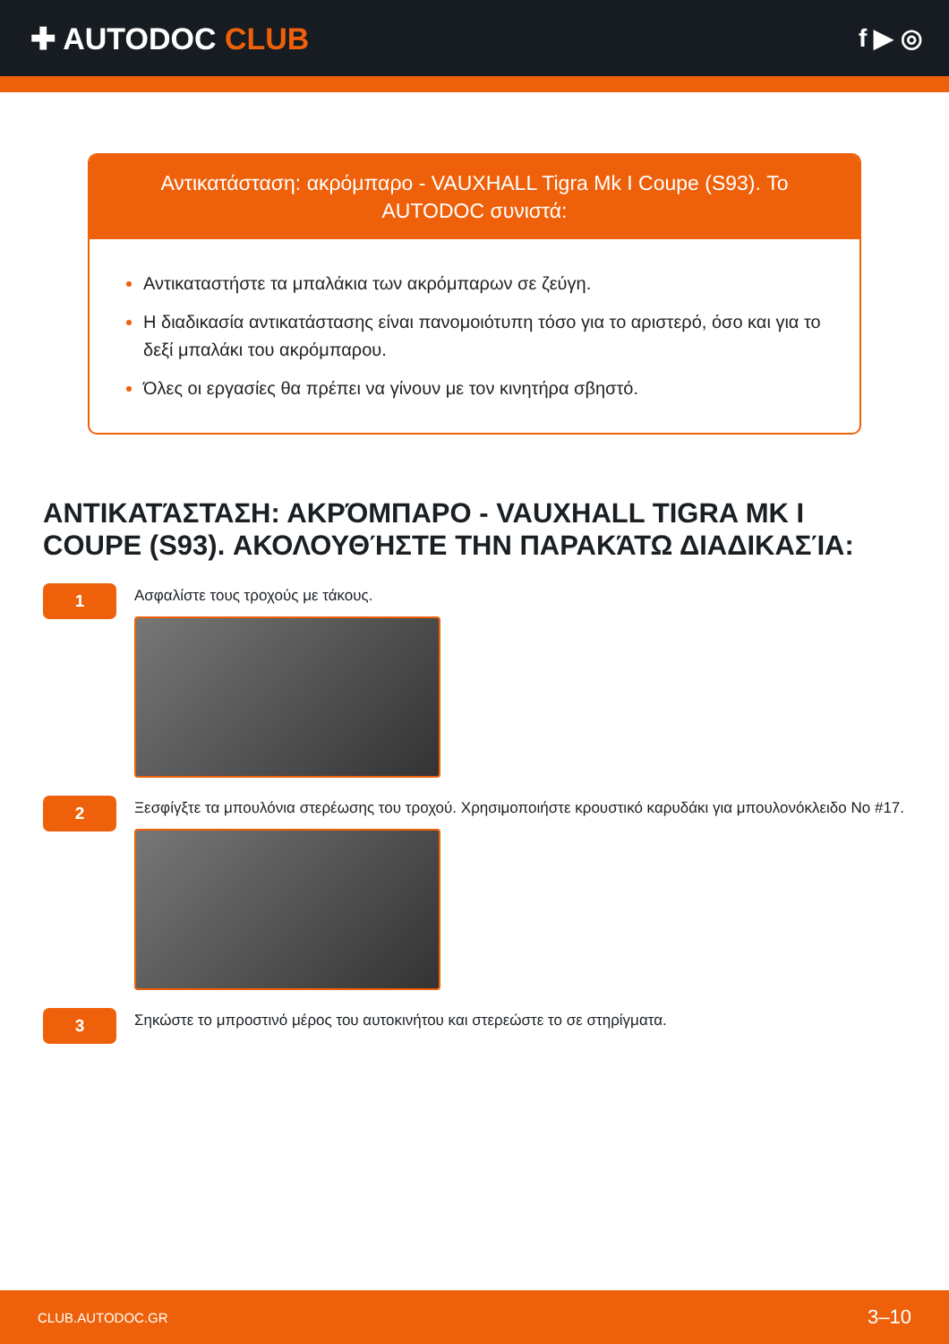✚ AUTODOC CLUB
f ▶ ◎
Αντικατάσταση: ακρόμπαρο - VAUXHALL Tigra Mk I Coupe (S93). Το AUTODOC συνιστά:
Αντικαταστήστε τα μπαλάκια των ακρόμπαρων σε ζεύγη.
Η διαδικασία αντικατάστασης είναι πανομοιότυπη τόσο για το αριστερό, όσο και για το δεξί μπαλάκι του ακρόμπαρου.
Όλες οι εργασίες θα πρέπει να γίνουν με τον κινητήρα σβηστό.
ΑΝΤΙΚΑΤΆΣΤΑΣΗ: ΑΚΡΌΜΠΑΡΟ - VAUXHALL TIGRA MK I COUPE (S93). ΑΚΟΛΟΥΘΉΣΤΕ ΤΗΝ ΠΑΡΑΚΆΤΩ ΔΙΑΔΙΚΑΣΊΑ:
1
Ασφαλίστε τους τροχούς με τάκους.
2
Ξεσφίγξτε τα μπουλόνια στερέωσης του τροχού. Χρησιμοποιήστε κρουστικό καρυδάκι για μπουλονόκλειδο No #17.
3
Σηκώστε το μπροστινό μέρος του αυτοκινήτου και στερεώστε το σε στηρίγματα.
CLUB.AUTODOC.GR 3–10